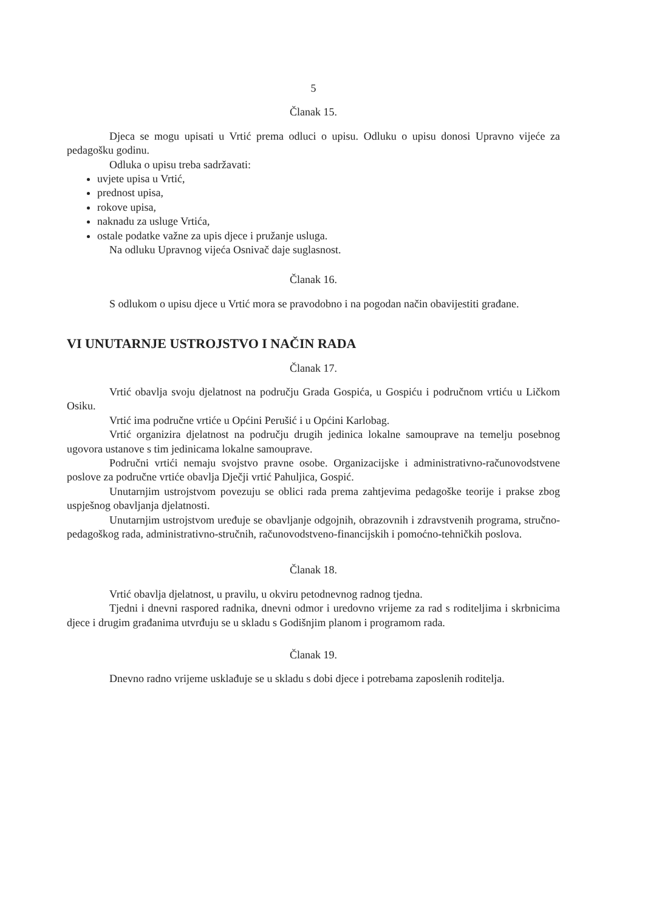5
Članak 15.
Djeca se mogu upisati u Vrtić prema odluci o upisu. Odluku o upisu donosi Upravno vijeće za pedagošku godinu.
Odluka o upisu treba sadržavati:
uvjete upisa u Vrtić,
prednost upisa,
rokove upisa,
naknadu za usluge Vrtića,
ostale podatke važne za upis djece i pružanje usluga.
Na odluku Upravnog vijeća Osnivač daje suglasnost.
Članak 16.
S odlukom o upisu djece u Vrtić mora se pravodobno i na pogodan način obavijestiti građane.
VI UNUTARNJE USTROJSTVO I NAČIN RADA
Članak 17.
Vrtić obavlja svoju djelatnost na području Grada Gospića, u Gospiću i područnom vrtiću u Ličkom Osiku.
Vrtić ima područne vrtiće u Općini Perušić i u Općini Karlobag.
Vrtić organizira djelatnost na području drugih jedinica lokalne samouprave na temelju posebnog ugovora ustanove s tim jedinicama lokalne samouprave.
Područni vrtići nemaju svojstvo pravne osobe. Organizacijske i administrativno-računovodstvene poslove za područne vrtiće obavlja Dječji vrtić Pahuljica, Gospić.
Unutarnjim ustrojstvom povezuju se oblici rada prema zahtjevima pedagoške teorije i prakse zbog uspješnog obavljanja djelatnosti.
Unutarnjim ustrojstvom uređuje se obavljanje odgojnih, obrazovnih i zdravstvenih programa, stručno-pedagoškog rada, administrativno-stručnih, računovodstveno-financijskih i pomoćno-tehničkih poslova.
Članak 18.
Vrtić obavlja djelatnost, u pravilu, u okviru petodnevnog radnog tjedna.
Tjedni i dnevni raspored radnika, dnevni odmor i uredovno vrijeme za rad s roditeljima i skrbnicima djece i drugim građanima utvrđuju se u skladu s Godišnjim planom i programom rada.
Članak 19.
Dnevno radno vrijeme usklađuje se u skladu s dobi djece i potrebama zaposlenih roditelja.